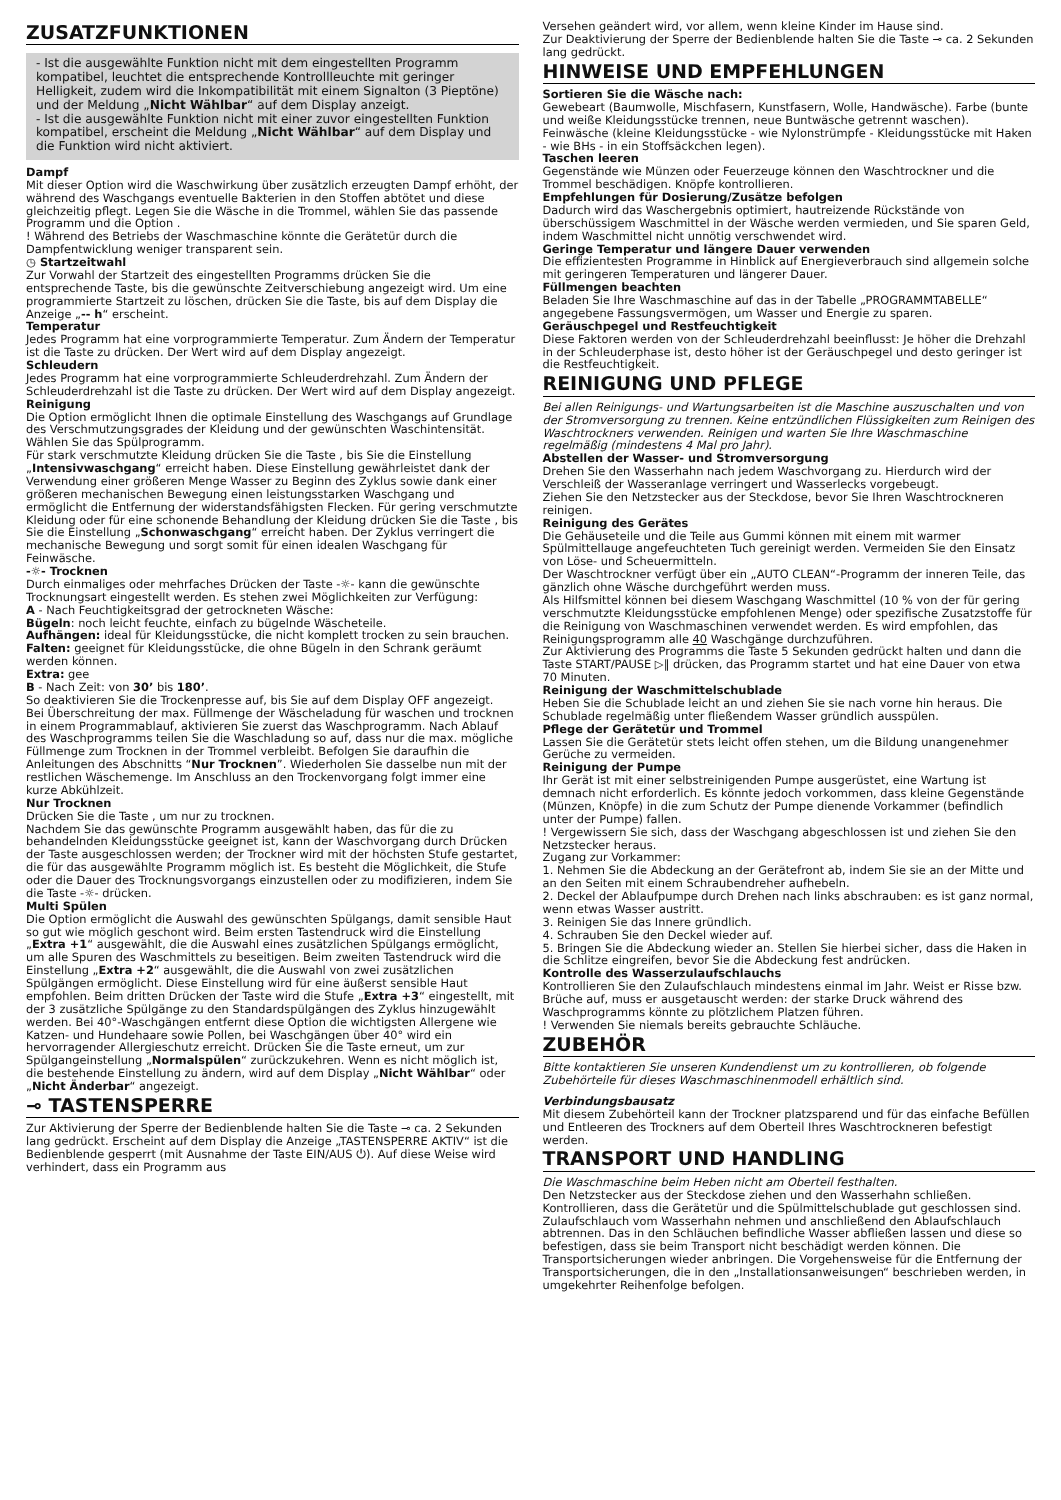ZUSATZFUNKTIONEN
- Ist die ausgewählte Funktion nicht mit dem eingestellten Programm kompatibel, leuchtet die entsprechende Kontrollleuchte mit geringer Helligkeit, zudem wird die Inkompatibilität mit einem Signalton (3 Pieptöne) und der Meldung „Nicht Wählbar“ auf dem Display anzeigt.
- Ist die ausgewählte Funktion nicht mit einer zuvor eingestellten Funktion kompatibel, erscheint die Meldung „Nicht Wählbar“ auf dem Display und die Funktion wird nicht aktiviert.
Dampf
Mit dieser Option wird die Waschwirkung über zusätzlich erzeugten Dampf erhöht, der während des Waschgangs eventuelle Bakterien in den Stoffen abtötet und diese gleichzeitig pflegt. Legen Sie die Wäsche in die Trommel, wählen Sie das passende Programm und die Option .
! Während des Betriebs der Waschmaschine könnte die Gerätetür durch die Dampfentwicklung weniger transparent sein.
◷ Startzeitwahl
Zur Vorwahl der Startzeit des eingestellten Programms drücken Sie die entsprechende Taste, bis die gewünschte Zeitverschiebung angezeigt wird. Um eine programmierte Startzeit zu löschen, drücken Sie die Taste, bis auf dem Display die Anzeige „-- h“ erscheint.
Temperatur
Jedes Programm hat eine vorprogrammierte Temperatur. Zum Ändern der Temperatur ist die Taste zu drücken. Der Wert wird auf dem Display angezeigt.
Schleudern
Jedes Programm hat eine vorprogrammierte Schleuderdrehzahl. Zum Ändern der Schleuderdrehzahl ist die Taste zu drücken. Der Wert wird auf dem Display angezeigt.
Reinigung
Die Option ermöglicht Ihnen die optimale Einstellung des Waschgangs auf Grundlage des Verschmutzungsgrades der Kleidung und der gewünschten Waschintensität.
Wählen Sie das Spülprogramm.
Für stark verschmutzte Kleidung drücken Sie die Taste , bis Sie die Einstellung „Intensivwaschgang“ erreicht haben. Diese Einstellung gewährleistet dank der Verwendung einer größeren Menge Wasser zu Beginn des Zyklus sowie dank einer größeren mechanischen Bewegung einen leistungsstarken Waschgang und ermöglicht die Entfernung der widerstandsfähigsten Flecken. Für gering verschmutzte Kleidung oder für eine schonende Behandlung der Kleidung drücken Sie die Taste , bis Sie die Einstellung „Schonwaschgang“ erreicht haben. Der Zyklus verringert die mechanische Bewegung und sorgt somit für einen idealen Waschgang für Feinwäsche.
-☼- Trocknen
Durch einmaliges oder mehrfaches Drücken der Taste -☼- kann die gewünschte Trocknungsart eingestellt werden. Es stehen zwei Möglichkeiten zur Verfügung:
A - Nach Feuchtigkeitsgrad der getrockneten Wäsche:
Bügeln: noch leicht feuchte, einfach zu bügelnde Wäscheteile.
Aufhängen: ideal für Kleidungsstücke, die nicht komplett trocken zu sein brauchen.
Falten: geeignet für Kleidungsstücke, die ohne Bügeln in den Schrank geräumt werden können.
Extra: gee
B - Nach Zeit: von 30’ bis 180’.
So deaktivieren Sie die Trockenpresse auf, bis Sie auf dem Display OFF angezeigt.
Bei Überschreitung der max. Füllmenge der Wäscheladung für waschen und trocknen in einem Programmablauf, aktivieren Sie zuerst das Waschprogramm. Nach Ablauf des Waschprogramms teilen Sie die Waschladung so auf, dass nur die max. mögliche Füllmenge zum Trocknen in der Trommel verbleibt. Befolgen Sie daraufhin die Anleitungen des Abschnitts “Nur Trocknen”. Wiederholen Sie dasselbe nun mit der restlichen Wäschemenge. Im Anschluss an den Trockenvorgang folgt immer eine kurze Abkühlzeit.
Nur Trocknen
Drücken Sie die Taste , um nur zu trocknen.
Nachdem Sie das gewünschte Programm ausgewählt haben, das für die zu behandelnden Kleidungsstücke geeignet ist, kann der Waschvorgang durch Drücken der Taste ausgeschlossen werden; der Trockner wird mit der höchsten Stufe gestartet, die für das ausgewählte Programm möglich ist. Es besteht die Möglichkeit, die Stufe oder die Dauer des Trocknungsvorgangs einzustellen oder zu modifizieren, indem Sie die Taste -☼- drücken.
Multi Spülen
Die Option ermöglicht die Auswahl des gewünschten Spülgangs, damit sensible Haut so gut wie möglich geschont wird. Beim ersten Tastendruck wird die Einstellung „Extra +1“ ausgewählt, die die Auswahl eines zusätzlichen Spülgangs ermöglicht, um alle Spuren des Waschmittels zu beseitigen. Beim zweiten Tastendruck wird die Einstellung „Extra +2“ ausgewählt, die die Auswahl von zwei zusätzlichen Spülgängen ermöglicht. Diese Einstellung wird für eine äußerst sensible Haut empfohlen. Beim dritten Drücken der Taste wird die Stufe „Extra +3“ eingestellt, mit der 3 zusätzliche Spülgänge zu den Standardspülgängen des Zyklus hinzugewählt werden. Bei 40°-Waschgängen entfernt diese Option die wichtigsten Allergene wie Katzen- und Hundehaare sowie Pollen, bei Waschgängen über 40° wird ein hervorragender Allergieschutz erreicht. Drücken Sie die Taste erneut, um zur Spülgangeinstellung „Normalspülen“ zurückzukehren. Wenn es nicht möglich ist, die bestehende Einstellung zu ändern, wird auf dem Display „Nicht Wählbar“ oder „Nicht Änderbar“ angezeigt.
⊸ TASTENSPERRE
Zur Aktivierung der Sperre der Bedienblende halten Sie die Taste ⊸ ca. 2 Sekunden lang gedrückt. Erscheint auf dem Display die Anzeige „TASTENSPERRE AKTIV“ ist die Bedienblende gesperrt (mit Ausnahme der Taste EIN/AUS ⏻). Auf diese Weise wird verhindert, dass ein Programm aus
Versehen geändert wird, vor allem, wenn kleine Kinder im Hause sind.
Zur Deaktivierung der Sperre der Bedienblende halten Sie die Taste ⊸ ca. 2 Sekunden lang gedrückt.
HINWEISE UND EMPFEHLUNGEN
Sortieren Sie die Wäsche nach:
Gewebeart (Baumwolle, Mischfasern, Kunstfasern, Wolle, Handwäsche). Farbe (bunte und weiße Kleidungsstücke trennen, neue Buntwäsche getrennt waschen). Feinwäsche (kleine Kleidungsstücke - wie Nylonstrümpfe - Kleidungsstücke mit Haken - wie BHs - in ein Stoffsäckchen legen).
Taschen leeren
Gegenstände wie Münzen oder Feuerzeuge können den Waschtrockner und die Trommel beschädigen. Knöpfe kontrollieren.
Empfehlungen für Dosierung/Zusätze befolgen
Dadurch wird das Waschergebnis optimiert, hautreizende Rückstände von überschüssigem Waschmittel in der Wäsche werden vermieden, und Sie sparen Geld, indem Waschmittel nicht unnötig verschwendet wird.
Geringe Temperatur und längere Dauer verwenden
Die effizientesten Programme in Hinblick auf Energieverbrauch sind allgemein solche mit geringeren Temperaturen und längerer Dauer.
Füllmengen beachten
Beladen Sie Ihre Waschmaschine auf das in der Tabelle „PROGRAMMTABELLE“ angegebene Fassungsvermögen, um Wasser und Energie zu sparen.
Geräuschpegel und Restfeuchtigkeit
Diese Faktoren werden von der Schleuderdrehzahl beeinflusst: Je höher die Drehzahl in der Schleuderphase ist, desto höher ist der Geräuschpegel und desto geringer ist die Restfeuchtigkeit.
REINIGUNG UND PFLEGE
Bei allen Reinigungs- und Wartungsarbeiten ist die Maschine auszuschalten und von der Stromversorgung zu trennen. Keine entzündlichen Flüssigkeiten zum Reinigen des Waschtrockners verwenden. Reinigen und warten Sie Ihre Waschmaschine regelmäßig (mindestens 4 Mal pro Jahr).
Abstellen der Wasser- und Stromversorgung
Drehen Sie den Wasserhahn nach jedem Waschvorgang zu. Hierdurch wird der Verschleiß der Wasseranlage verringert und Wasserlecks vorgebeugt.
Ziehen Sie den Netzstecker aus der Steckdose, bevor Sie Ihren Waschtrockneren reinigen.
Reinigung des Gerätes
Die Gehäuseteile und die Teile aus Gummi können mit einem mit warmer Spülmittellauge angefeuchteten Tuch gereinigt werden. Vermeiden Sie den Einsatz von Löse- und Scheuermitteln.
Der Waschtrockner verfügt über ein „AUTO CLEAN“-Programm der inneren Teile, das gänzlich ohne Wäsche durchgeführt werden muss.
Als Hilfsmittel können bei diesem Waschgang Waschmittel (10 % von der für gering verschmutzte Kleidungsstücke empfohlenen Menge) oder spezifische Zusatzstoffe für die Reinigung von Waschmaschinen verwendet werden. Es wird empfohlen, das Reinigungsprogramm alle 40 Waschgänge durchzuführen.
Zur Aktivierung des Programms die Taste 5 Sekunden gedrückt halten und dann die Taste START/PAUSE ▷‖ drücken, das Programm startet und hat eine Dauer von etwa 70 Minuten.
Reinigung der Waschmittelschublade
Heben Sie die Schublade leicht an und ziehen Sie sie nach vorne hin heraus. Die Schublade regelmäßig unter fließendem Wasser gründlich ausspülen.
Pflege der Gerätetür und Trommel
Lassen Sie die Gerätetür stets leicht offen stehen, um die Bildung unangenehmer Gerüche zu vermeiden.
Reinigung der Pumpe
Ihr Gerät ist mit einer selbstreinigenden Pumpe ausgerüstet, eine Wartung ist demnach nicht erforderlich. Es könnte jedoch vorkommen, dass kleine Gegenstände (Münzen, Knöpfe) in die zum Schutz der Pumpe dienende Vorkammer (befindlich unter der Pumpe) fallen.
! Vergewissern Sie sich, dass der Waschgang abgeschlossen ist und ziehen Sie den Netzstecker heraus.
Zugang zur Vorkammer:
1. Nehmen Sie die Abdeckung an der Gerätefront ab, indem Sie sie an der Mitte und an den Seiten mit einem Schraubendreher aufhebeln.
2. Deckel der Ablaufpumpe durch Drehen nach links abschrauben: es ist ganz normal, wenn etwas Wasser austritt.
3. Reinigen Sie das Innere gründlich.
4. Schrauben Sie den Deckel wieder auf.
5. Bringen Sie die Abdeckung wieder an. Stellen Sie hierbei sicher, dass die Haken in die Schlitze eingreifen, bevor Sie die Abdeckung fest andrücken.
Kontrolle des Wasserzulaufschlauchs
Kontrollieren Sie den Zulaufschlauch mindestens einmal im Jahr. Weist er Risse bzw. Brüche auf, muss er ausgetauscht werden: der starke Druck während des Waschprogramms könnte zu plötzlichem Platzen führen.
! Verwenden Sie niemals bereits gebrauchte Schläuche.
ZUBEHÖR
Bitte kontaktieren Sie unseren Kundendienst um zu kontrollieren, ob folgende Zubehörteile für dieses Waschmaschinenmodell erhältlich sind.
Verbindungsbausatz
Mit diesem Zubehörteil kann der Trockner platzsparend und für das einfache Befüllen und Entleeren des Trockners auf dem Oberteil Ihres Waschtrockneren befestigt werden.
TRANSPORT UND HANDLING
Die Waschmaschine beim Heben nicht am Oberteil festhalten.
Den Netzstecker aus der Steckdose ziehen und den Wasserhahn schließen. Kontrollieren, dass die Gerätetür und die Spülmittelschublade gut geschlossen sind. Zulaufschlauch vom Wasserhahn nehmen und anschließend den Ablaufschlauch abtrennen. Das in den Schläuchen befindliche Wasser abfließen lassen und diese so befestigen, dass sie beim Transport nicht beschädigt werden können. Die Transportsicherungen wieder anbringen. Die Vorgehensweise für die Entfernung der Transportsicherungen, die in den „Installationsanweisungen“ beschrieben werden, in umgekehrter Reihenfolge befolgen.